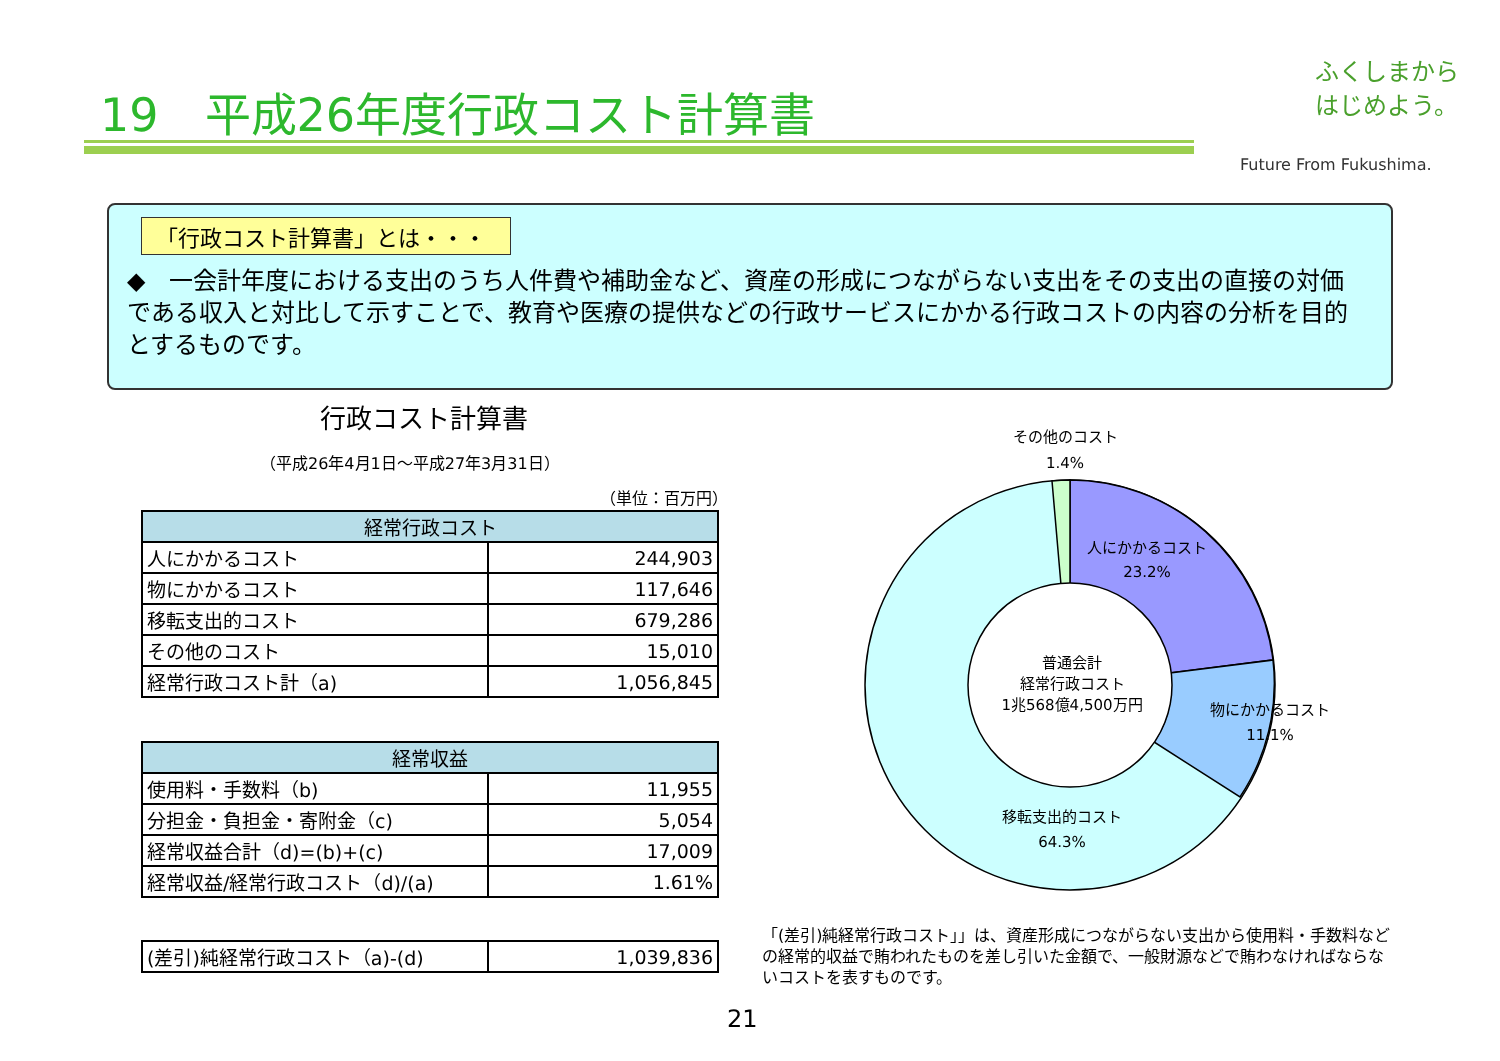19　平成26年度行政コスト計算書
ふくしまから
はじめよう。
Future From Fukushima.
「行政コスト計算書」とは・・・
◆　一会計年度における支出のうち人件費や補助金など、資産の形成につながらない支出をその支出の直接の対価である収入と対比して示すことで、教育や医療の提供などの行政サービスにかかる行政コストの内容の分析を目的とするものです。
行政コスト計算書
（平成26年4月1日～平成27年3月31日）
（単位：百万円）
| 経常行政コスト | |
| --- | --- |
| 人にかかるコスト | 244,903 |
| 物にかかるコスト | 117,646 |
| 移転支出的コスト | 679,286 |
| その他のコスト | 15,010 |
| 経常行政コスト計（a) | 1,056,845 |
| 経常収益 | |
| --- | --- |
| 使用料・手数料（b) | 11,955 |
| 分担金・負担金・寄附金（c) | 5,054 |
| 経常収益合計（d)=(b)+(c) | 17,009 |
| 経常収益/経常行政コスト（d)/(a) | 1.61% |
| (差引)純経常行政コスト（a)-(d) | 1,039,836 |
その他のコスト
1.4%
人にかかるコスト
23.2%
普通会計
経常行政コスト
1兆568億4,500万円
物にかかるコスト
11.1%
移転支出的コスト
64.3%
「(差引)純経常行政コスト」」は、資産形成につながらない支出から使用料・手数料などの経常的収益で賄われたものを差し引いた金額で、一般財源などで賄わなければならないコストを表すものです。
21